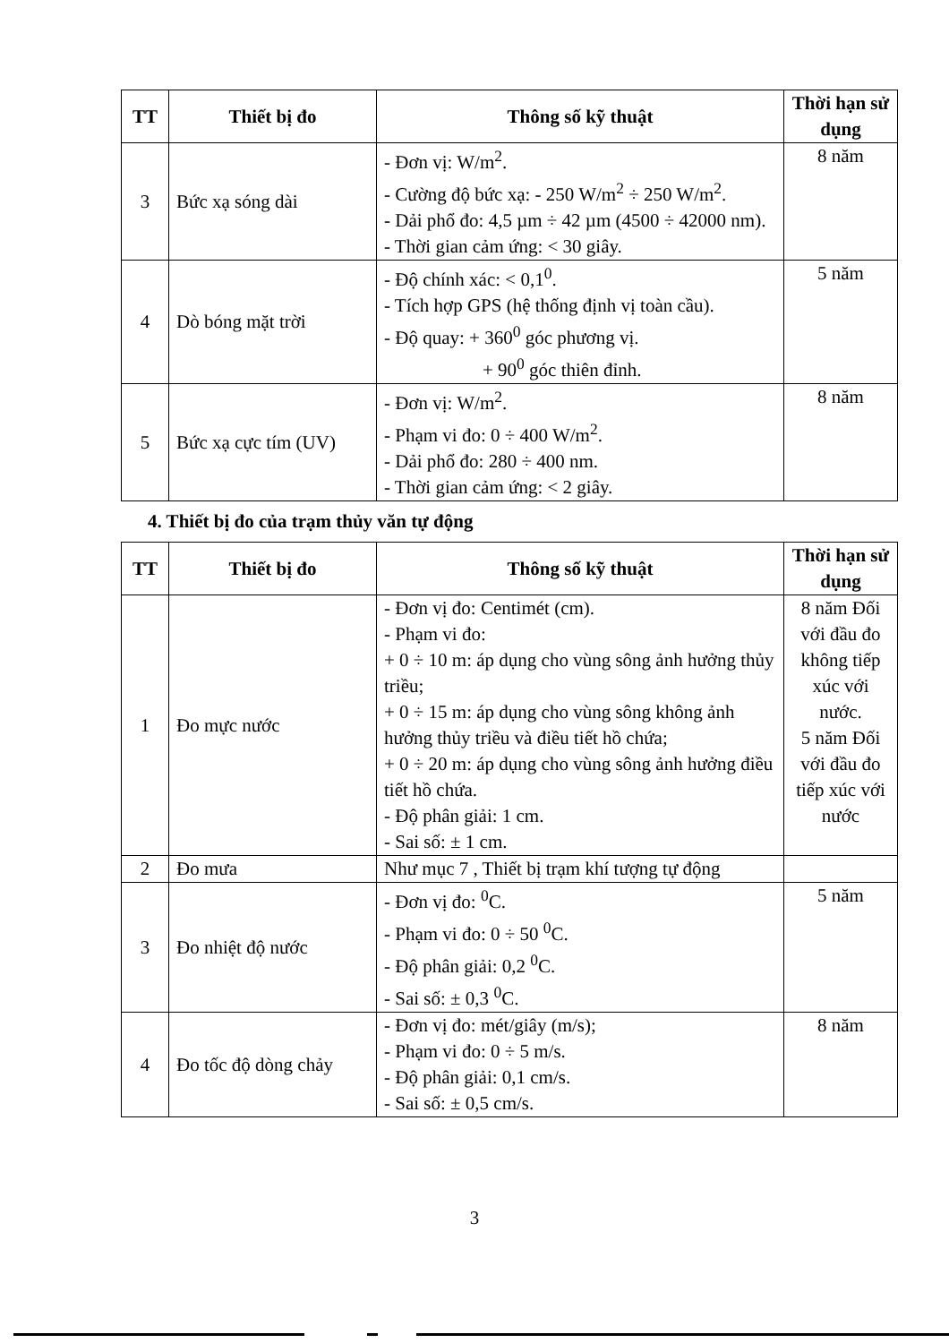| TT | Thiết bị đo | Thông số kỹ thuật | Thời hạn sử dụng |
| --- | --- | --- | --- |
| 3 | Bức xạ sóng dài | - Đơn vị: W/m<sup>2</sup>. - Cường độ bức xạ: - 250 W/m<sup>2</sup> ÷ 250 W/m<sup>2</sup>. - Dải phổ đo: 4,5 µm ÷ 42 µm (4500 ÷ 42000 nm). - Thời gian cảm ứng: < 30 giây. | 8 năm |
| 4 | Dò bóng mặt trời | - Độ chính xác: < 0,1<sup>0</sup>. - Tích hợp GPS (hệ thống định vị toàn cầu). - Độ quay: + 360<sup>0</sup> góc phương vị. + 90<sup>0</sup> góc thiên đỉnh. | 5 năm |
| 5 | Bức xạ cực tím (UV) | - Đơn vị: W/m<sup>2</sup>. - Phạm vi đo: 0 ÷ 400 W/m<sup>2</sup>. - Dải phổ đo: 280 ÷ 400 nm. - Thời gian cảm ứng: < 2 giây. | 8 năm |
4. Thiết bị đo của trạm thủy văn tự động
| TT | Thiết bị đo | Thông số kỹ thuật | Thời hạn sử dụng |
| --- | --- | --- | --- |
| 1 | Đo mực nước | - Đơn vị đo: Centimét (cm). - Phạm vi đo: + 0 ÷ 10 m: áp dụng cho vùng sông ảnh hưởng thủy triều; + 0 ÷ 15 m: áp dụng cho vùng sông không ảnh hưởng thủy triều và điều tiết hồ chứa; + 0 ÷ 20 m: áp dụng cho vùng sông ảnh hưởng điều tiết hồ chứa. - Độ phân giải: 1 cm. - Sai số: ± 1 cm. | 8 năm Đối với đầu đo không tiếp xúc với nước. 5 năm Đối với đầu đo tiếp xúc với nước |
| 2 | Đo mưa | Như mục 7 , Thiết bị trạm khí tượng tự động | |
| 3 | Đo nhiệt độ nước | - Đơn vị đo: <sup>0</sup>C. - Phạm vi đo: 0 ÷ 50 <sup>0</sup>C. - Độ phân giải: 0,2 <sup>0</sup>C. - Sai số: ± 0,3 <sup>0</sup>C. | 5 năm |
| 4 | Đo tốc độ dòng chảy | - Đơn vị đo: mét/giây (m/s); - Phạm vi đo: 0 ÷ 5 m/s. - Độ phân giải: 0,1 cm/s. - Sai số: ± 0,5 cm/s. | 8 năm |
3